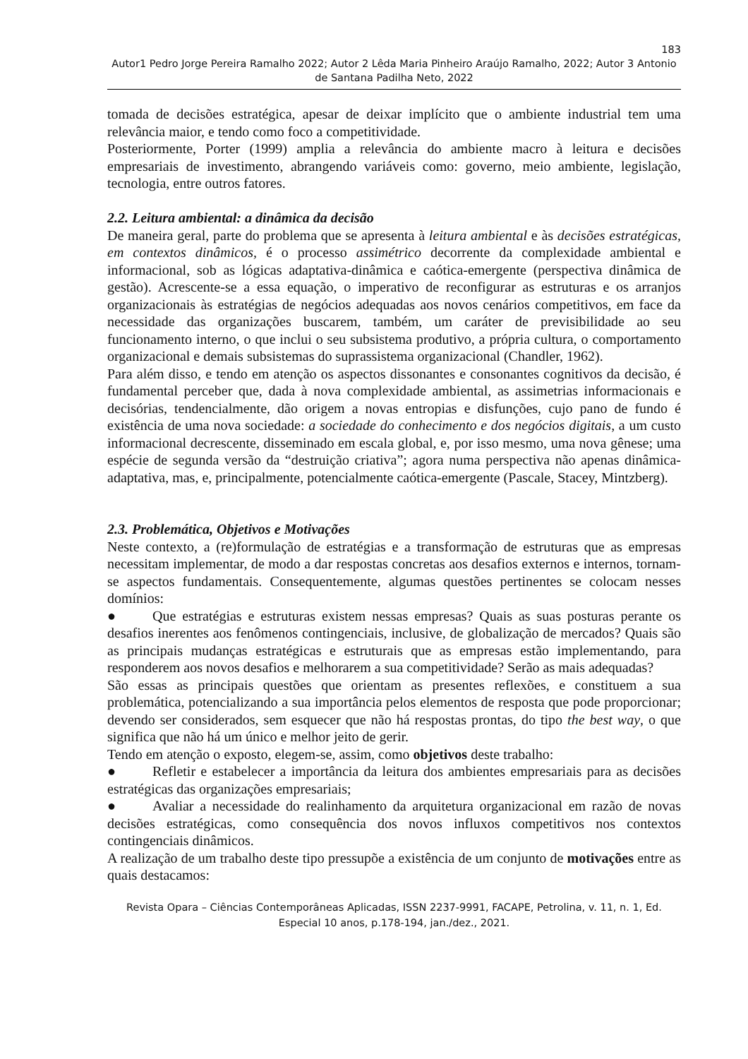183
Autor1 Pedro Jorge Pereira Ramalho 2022; Autor 2 Lêda Maria Pinheiro Araújo Ramalho, 2022; Autor 3 Antonio de Santana Padilha Neto, 2022
tomada de decisões estratégica, apesar de deixar implícito que o ambiente industrial tem uma relevância maior, e tendo como foco a competitividade.
Posteriormente, Porter (1999) amplia a relevância do ambiente macro à leitura e decisões empresariais de investimento, abrangendo variáveis como: governo, meio ambiente, legislação, tecnologia, entre outros fatores.
2.2. Leitura ambiental: a dinâmica da decisão
De maneira geral, parte do problema que se apresenta à leitura ambiental e às decisões estratégicas, em contextos dinâmicos, é o processo assimétrico decorrente da complexidade ambiental e informacional, sob as lógicas adaptativa-dinâmica e caótica-emergente (perspectiva dinâmica de gestão). Acrescente-se a essa equação, o imperativo de reconfigurar as estruturas e os arranjos organizacionais às estratégias de negócios adequadas aos novos cenários competitivos, em face da necessidade das organizações buscarem, também, um caráter de previsibilidade ao seu funcionamento interno, o que inclui o seu subsistema produtivo, a própria cultura, o comportamento organizacional e demais subsistemas do suprassistema organizacional (Chandler, 1962).
Para além disso, e tendo em atenção os aspectos dissonantes e consonantes cognitivos da decisão, é fundamental perceber que, dada à nova complexidade ambiental, as assimetrias informacionais e decisórias, tendencialmente, dão origem a novas entropias e disfunções, cujo pano de fundo é existência de uma nova sociedade: a sociedade do conhecimento e dos negócios digitais, a um custo informacional decrescente, disseminado em escala global, e, por isso mesmo, uma nova gênese; uma espécie de segunda versão da “destruição criativa”; agora numa perspectiva não apenas dinâmica-adaptativa, mas, e, principalmente, potencialmente caótica-emergente (Pascale, Stacey, Mintzberg).
2.3. Problemática, Objetivos e Motivações
Neste contexto, a (re)formulação de estratégias e a transformação de estruturas que as empresas necessitam implementar, de modo a dar respostas concretas aos desafios externos e internos, tornam-se aspectos fundamentais. Consequentemente, algumas questões pertinentes se colocam nesses domínios:
● Que estratégias e estruturas existem nessas empresas? Quais as suas posturas perante os desafios inerentes aos fenômenos contingenciais, inclusive, de globalização de mercados? Quais são as principais mudanças estratégicas e estruturais que as empresas estão implementando, para responderem aos novos desafios e melhorarem a sua competitividade? Serão as mais adequadas?
São essas as principais questões que orientam as presentes reflexões, e constituem a sua problemática, potencializando a sua importância pelos elementos de resposta que pode proporcionar; devendo ser considerados, sem esquecer que não há respostas prontas, do tipo the best way, o que significa que não há um único e melhor jeito de gerir.
Tendo em atenção o exposto, elegem-se, assim, como objetivos deste trabalho:
● Refletir e estabelecer a importância da leitura dos ambientes empresariais para as decisões estratégicas das organizações empresariais;
● Avaliar a necessidade do realinhamento da arquitetura organizacional em razão de novas decisões estratégicas, como consequência dos novos influxos competitivos nos contextos contingenciais dinâmicos.
A realização de um trabalho deste tipo pressupõe a existência de um conjunto de motivações entre as quais destacamos:
Revista Opara – Ciências Contemporâneas Aplicadas, ISSN 2237-9991, FACAPE, Petrolina, v. 11, n. 1, Ed. Especial 10 anos, p.178-194, jan./dez., 2021.